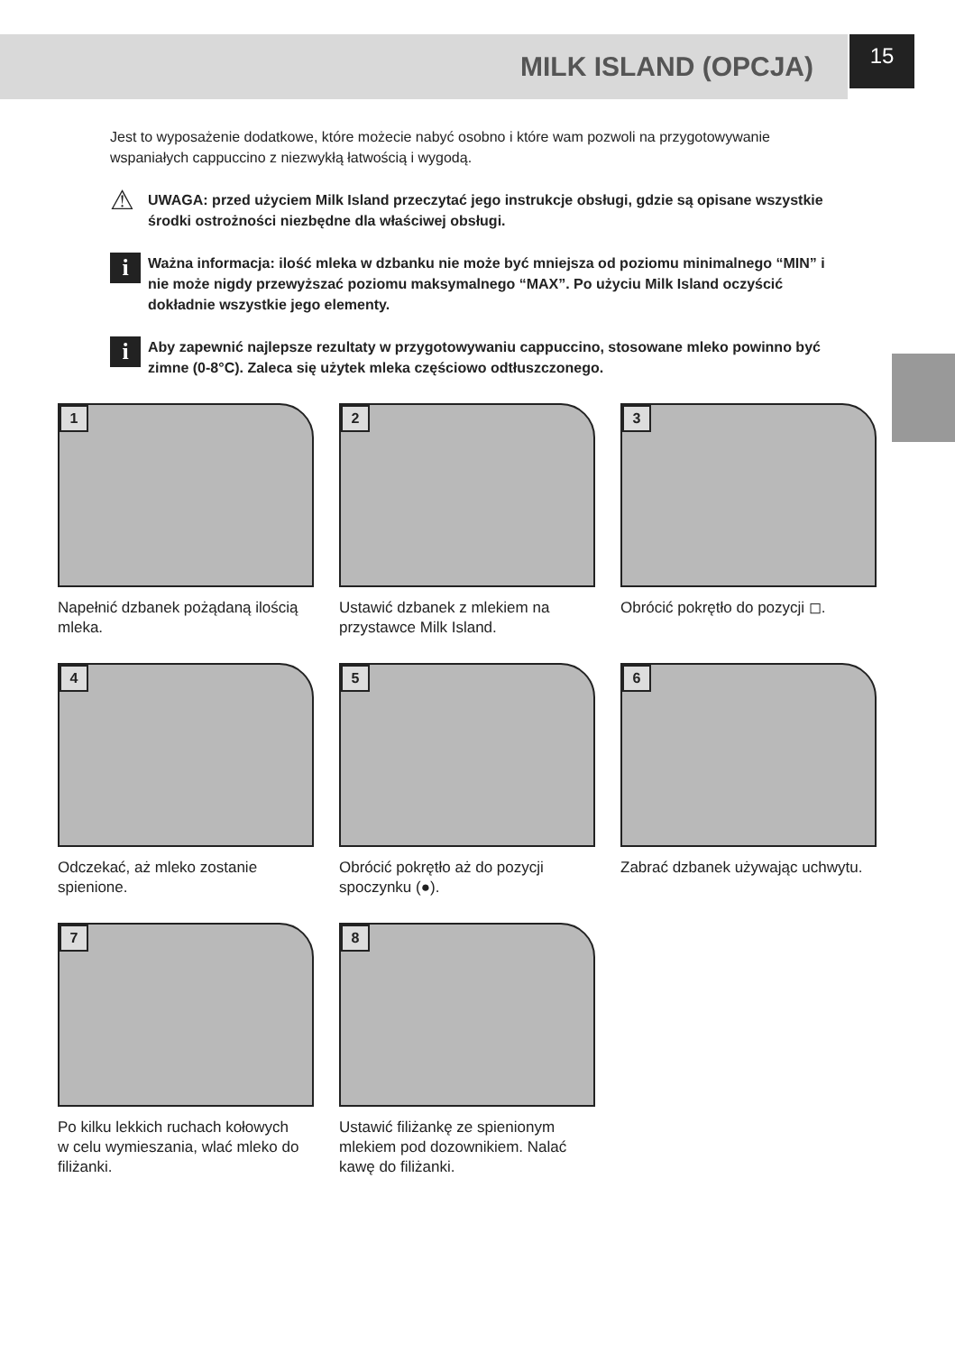MILK ISLAND (OPCJA)
15
Jest to wyposażenie dodatkowe, które możecie nabyć osobno i które wam pozwoli na przygotowywanie wspaniałych cappuccino z niezwykłą łatwością i wygodą.
⚠
UWAGA: przed użyciem Milk Island przeczytać jego instrukcje obsługi, gdzie są opisane wszystkie środki ostrożności niezbędne dla właściwej obsługi.
i
Ważna informacja: ilość mleka w dzbanku nie może być mniejsza od poziomu minimalnego “MIN” i nie może nigdy przewyższać poziomu maksymalnego “MAX”. Po użyciu Milk Island oczyścić dokładnie wszystkie jego elementy.
i
Aby zapewnić najlepsze rezultaty w przygotowywaniu cappuccino, stosowane mleko powinno być zimne (0-8°C). Zaleca się użytek mleka częściowo odtłuszczonego.
1
Napełnić dzbanek pożądaną ilością mleka.
2
Ustawić dzbanek z mlekiem na przystawce Milk Island.
3
Obrócić pokrętło do pozycji ◻.
4
Odczekać, aż mleko zostanie spienione.
5
Obrócić pokrętło aż do pozycji spoczynku (●).
6
Zabrać dzbanek używając uchwytu.
7
Po kilku lekkich ruchach kołowych w celu wymieszania, wlać mleko do filiżanki.
8
Ustawić filiżankę ze spienionym mlekiem pod dozownikiem. Nalać kawę do filiżanki.